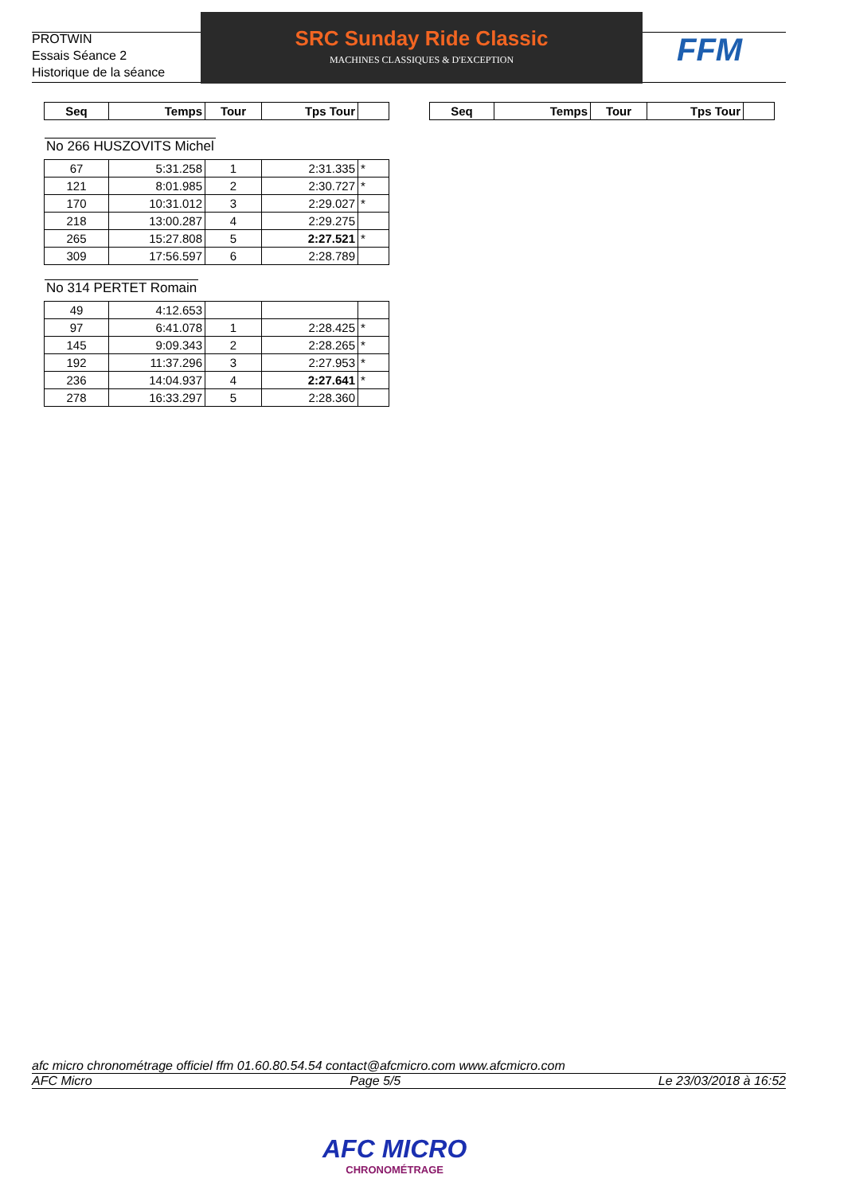PROTWIN
Essais Séance 2
Historique de la séance
SRC Sunday Ride Classic
MACHINES CLASSIQUES & D'EXCEPTION
FFM
| Seq | Temps | Tour | Tps Tour | |
| --- | --- | --- | --- | --- |
| Seq | Temps | Tour | Tps Tour | |
| --- | --- | --- | --- | --- |
No 266 HUSZOVITS Michel
| 67 | 5:31.258 | 1 | 2:31.335 | * |
| 121 | 8:01.985 | 2 | 2:30.727 | * |
| 170 | 10:31.012 | 3 | 2:29.027 | * |
| 218 | 13:00.287 | 4 | 2:29.275 | |
| 265 | 15:27.808 | 5 | 2:27.521 | * |
| 309 | 17:56.597 | 6 | 2:28.789 | |
No 314 PERTET Romain
| 49 | 4:12.653 | | | |
| 97 | 6:41.078 | 1 | 2:28.425 | * |
| 145 | 9:09.343 | 2 | 2:28.265 | * |
| 192 | 11:37.296 | 3 | 2:27.953 | * |
| 236 | 14:04.937 | 4 | 2:27.641 | * |
| 278 | 16:33.297 | 5 | 2:28.360 | |
afc micro chronométrage officiel ffm 01.60.80.54.54 contact@afcmicro.com www.afcmicro.com
AFC Micro Page 5/5 Le 23/03/2018 à 16:52
AFC MICRO
CHRONOMÉTRAGE